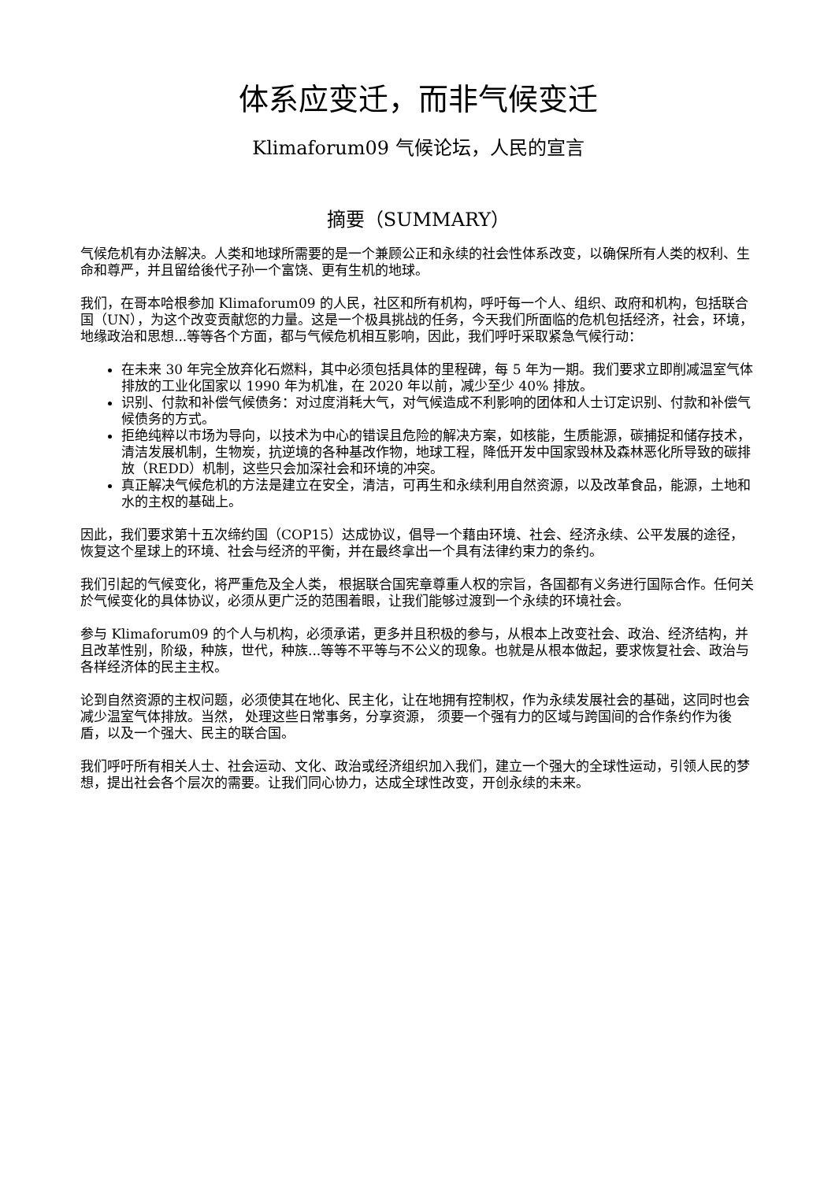体系应变迁，而非气候变迁
Klimaforum09 气候论坛，人民的宣言
摘要（SUMMARY）
气候危机有办法解决。人类和地球所需要的是一个兼顾公正和永续的社会性体系改变，以确保所有人类的权利、生命和尊严，并且留给後代子孙一个富饶、更有生机的地球。
我们，在哥本哈根参加 Klimaforum09 的人民，社区和所有机构，呼吁每一个人、组织、政府和机构，包括联合国（UN），为这个改变贡献您的力量。这是一个极具挑战的任务，今天我们所面临的危机包括经济，社会，环境，地缘政治和思想...等等各个方面，都与气候危机相互影响，因此，我们呼吁采取紧急气候行动：
在未来 30 年完全放弃化石燃料，其中必须包括具体的里程碑，每 5 年为一期。我们要求立即削减温室气体排放的工业化国家以 1990 年为机准，在 2020 年以前，减少至少 40% 排放。
识别、付款和补偿气候债务：对过度消耗大气，对气候造成不利影响的团体和人士订定识别、付款和补偿气候债务的方式。
拒绝纯粹以市场为导向，以技术为中心的错误且危险的解决方案，如核能，生质能源，碳捕捉和储存技术，清洁发展机制，生物炭，抗逆境的各种基改作物，地球工程，降低开发中国家毁林及森林恶化所导致的碳排放（REDD）机制，这些只会加深社会和环境的冲突。
真正解决气候危机的方法是建立在安全，清洁，可再生和永续利用自然资源，以及改革食品，能源，土地和水的主权的基础上。
因此，我们要求第十五次缔约国（COP15）达成协议，倡导一个藉由环境、社会、经济永续、公平发展的途径，恢复这个星球上的环境、社会与经济的平衡，并在最终拿出一个具有法律约束力的条约。
我们引起的气候变化，将严重危及全人类， 根据联合国宪章尊重人权的宗旨，各国都有义务进行国际合作。任何关於气候变化的具体协议，必须从更广泛的范围着眼，让我们能够过渡到一个永续的环境社会。
参与 Klimaforum09 的个人与机构，必须承诺，更多并且积极的参与，从根本上改变社会、政治、经济结构，并且改革性别，阶级，种族，世代，种族...等等不平等与不公义的现象。也就是从根本做起，要求恢复社会、政治与各样经济体的民主主权。
论到自然资源的主权问题，必须使其在地化、民主化，让在地拥有控制权，作为永续发展社会的基础，这同时也会减少温室气体排放。当然， 处理这些日常事务，分享资源， 须要一个强有力的区域与跨国间的合作条约作为後盾，以及一个强大、民主的联合国。
我们呼吁所有相关人士、社会运动、文化、政治或经济组织加入我们，建立一个强大的全球性运动，引领人民的梦想，提出社会各个层次的需要。让我们同心协力，达成全球性改变，开创永续的未来。